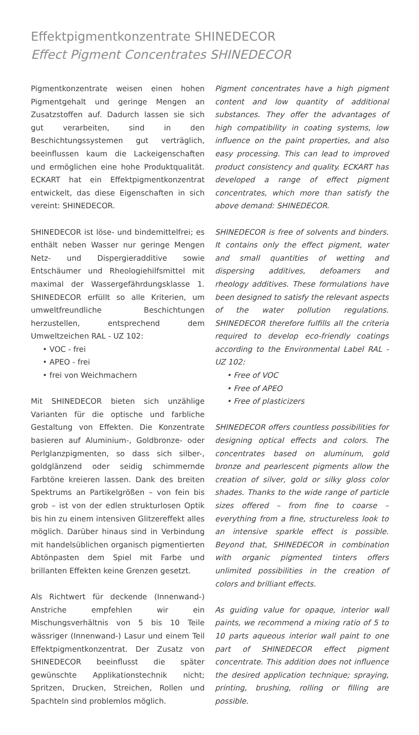Effektpigmentkonzentrate SHINEDECOR
Effect Pigment Concentrates SHINEDECOR
Pigmentkonzentrate weisen einen hohen Pigmentgehalt und geringe Mengen an Zusatzstoffen auf. Dadurch lassen sie sich gut verarbeiten, sind in den Beschichtungssystemen gut verträglich, beeinflussen kaum die Lackeigenschaften und ermöglichen eine hohe Produktqualität. ECKART hat ein Effektpigmentkonzentrat entwickelt, das diese Eigenschaften in sich vereint: SHINEDECOR.
SHINEDECOR ist löse- und bindemittelfrei; es enthält neben Wasser nur geringe Mengen Netz- und Dispergieradditive sowie Entschäumer und Rheologiehilfsmittel mit maximal der Wassergefährdungsklasse 1. SHINEDECOR erfüllt so alle Kriterien, um umweltfreundliche Beschichtungen herzustellen, entsprechend dem Umweltzeichen RAL - UZ 102:
• VOC - frei
• APEO - frei
• frei von Weichmachern
Mit SHINEDECOR bieten sich unzählige Varianten für die optische und farbliche Gestaltung von Effekten. Die Konzentrate basieren auf Aluminium-, Goldbronze- oder Perlglanzpigmenten, so dass sich silber-, goldglänzend oder seidig schimmernde Farbtöne kreieren lassen. Dank des breiten Spektrums an Partikelgrößen – von fein bis grob – ist von der edlen strukturlosen Optik bis hin zu einem intensiven Glitzereffekt alles möglich. Darüber hinaus sind in Verbindung mit handelsüblichen organisch pigmentierten Abtönpasten dem Spiel mit Farbe und brillanten Effekten keine Grenzen gesetzt.
Als Richtwert für deckende (Innenwand-) Anstriche empfehlen wir ein Mischungsverhältnis von 5 bis 10 Teile wässriger (Innenwand-) Lasur und einem Teil Effektpigmentkonzentrat. Der Zusatz von SHINEDECOR beeinflusst die später gewünschte Applikationstechnik nicht; Spritzen, Drucken, Streichen, Rollen und Spachteln sind problemlos möglich.
Pigment concentrates have a high pigment content and low quantity of additional substances. They offer the advantages of high compatibility in coating systems, low influence on the paint properties, and also easy processing. This can lead to improved product consistency and quality. ECKART has developed a range of effect pigment concentrates, which more than satisfy the above demand: SHINEDECOR.
SHINEDECOR is free of solvents and binders. It contains only the effect pigment, water and small quantities of wetting and dispersing additives, defoamers and rheology additives. These formulations have been designed to satisfy the relevant aspects of the water pollution regulations. SHINEDECOR therefore fulfills all the criteria required to develop eco-friendly coatings according to the Environmental Label RAL - UZ 102:
• Free of VOC
• Free of APEO
• Free of plasticizers
SHINEDECOR offers countless possibilities for designing optical effects and colors. The concentrates based on aluminum, gold bronze and pearlescent pigments allow the creation of silver, gold or silky gloss color shades. Thanks to the wide range of particle sizes offered – from fine to coarse – everything from a fine, structureless look to an intensive sparkle effect is possible. Beyond that, SHINEDECOR in combination with organic pigmented tinters offers unlimited possibilities in the creation of colors and brilliant effects.
As guiding value for opaque, interior wall paints, we recommend a mixing ratio of 5 to 10 parts aqueous interior wall paint to one part of SHINEDECOR effect pigment concentrate. This addition does not influence the desired application technique; spraying, printing, brushing, rolling or filling are possible.